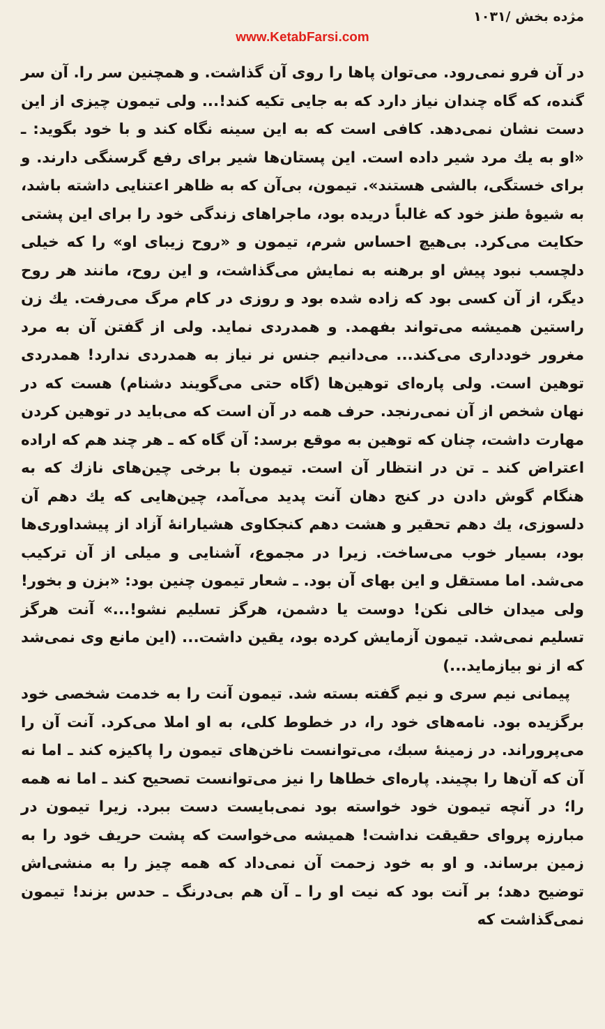مژده بخش /۱۰۳۱
www.KetabFarsi.com
در آن فرو نمی‌رود. می‌توان پاها را روی آن گذاشت. و همچنین سر را. آن سر گنده، که گاه چندان نیاز دارد که به جایی تکیه کند!... ولی تیمون چیزی از این دست نشان نمی‌دهد. کافی است که به این سینه نگاه کند و با خود بگوید: ـ «او به یك مرد شیر داده است. این پستان‌ها شیر برای رفع گرسنگی دارند. و برای خستگی، بالشی هستند». تیمون، بی‌آن که به ظاهر اعتنایی داشته باشد، به شیوهٔ طنز خود که غالباً دریده بود، ماجراهای زندگی خود را برای این پشتی حکایت می‌کرد. بی‌هیچ احساس شرم، تیمون و «روح زیبای او» را که خیلی دلچسب نبود پیش او برهنه به نمایش می‌گذاشت، و این روح، مانند هر روح دیگر، از آن کسی بود که زاده شده بود و روزی در کام مرگ می‌رفت. یك زن راستین همیشه می‌تواند بفهمد. و همدردی نماید. ولی از گفتن آن به مرد مغرور خودداری می‌کند... می‌دانیم جنس نر نیاز به همدردی ندارد! همدردی توهین است. ولی پاره‌ای توهین‌ها (گاه حتی می‌گویند دشنام) هست که در نهان شخص از آن نمی‌رنجد. حرف همه در آن است که می‌باید در توهین کردن مهارت داشت، چنان که توهین به موقع برسد: آن گاه که ـ هر چند هم که اراده اعتراض کند ـ تن در انتظار آن است. تیمون با برخی چین‌های نازك که به هنگام گوش دادن در کنج دهان آنت پدید می‌آمد، چین‌هایی که یك دهم آن دلسوزی، یك دهم تحقیر و هشت دهم کنجکاوی هشیارانهٔ آزاد از پیشداوری‌ها بود، بسیار خوب می‌ساخت. زیرا در مجموع، آشنایی و میلی از آن ترکیب می‌شد. اما مستقل و این بهای آن بود. ـ شعار تیمون چنین بود: «بزن و بخور! ولی میدان خالی نکن! دوست یا دشمن، هرگز تسلیم نشو!...» آنت هرگز تسلیم نمی‌شد. تیمون آزمایش کرده بود، یقین داشت... (این مانع وی نمی‌شد که از نو بیازماید...)
پیمانی نیم سری و نیم گفته بسته شد. تیمون آنت را به خدمت شخصی خود برگزیده بود. نامه‌های خود را، در خطوط کلی، به او املا می‌کرد. آنت آن را می‌پروراند. در زمینهٔ سبك، می‌توانست ناخن‌های تیمون را پاکیزه کند ـ اما نه آن که آن‌ها را بچیند. پاره‌ای خطاها را نیز می‌توانست تصحیح کند ـ اما نه همه را؛ در آنچه تیمون خود خواسته بود نمی‌بایست دست ببرد. زیرا تیمون در مبارزه پروای حقیقت نداشت! همیشه می‌خواست که پشت حریف خود را به زمین برساند. و او به خود زحمت آن نمی‌داد که همه چیز را به منشی‌اش توضیح دهد؛ بر آنت بود که نیت او را ـ آن هم بی‌درنگ ـ حدس بزند! تیمون نمی‌گذاشت که